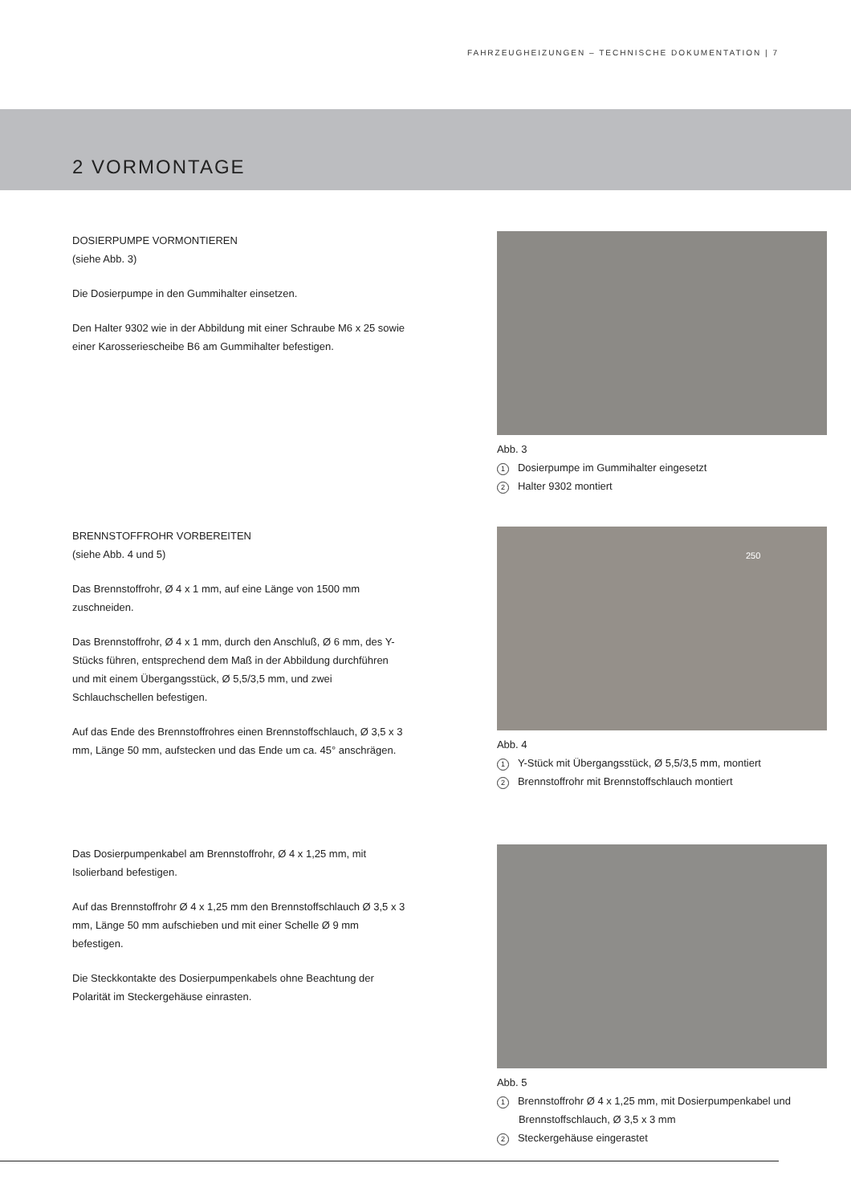FAHRZEUGHEIZUNGEN – TECHNISCHE DOKUMENTATION | 7
2 VORMONTAGE
DOSIERPUMPE VORMONTIEREN
(siehe Abb. 3)
Die Dosierpumpe in den Gummihalter einsetzen.
Den Halter 9302 wie in der Abbildung mit einer Schraube M6 x 25 sowie einer Karosseriescheibe B6 am Gummihalter befestigen.
Abb. 3
1 Dosierpumpe im Gummihalter eingesetzt
2 Halter 9302 montiert
BRENNSTOFFROHR VORBEREITEN
(siehe Abb. 4 und 5)
Das Brennstoffrohr, Ø 4 x 1 mm, auf eine Länge von 1500 mm zuschneiden.
Das Brennstoffrohr, Ø 4 x 1 mm, durch den Anschluß, Ø 6 mm, des Y-Stücks führen, entsprechend dem Maß in der Abbildung durchführen und mit einem Übergangsstück, Ø 5,5/3,5 mm, und zwei Schlauchschellen befestigen.
Auf das Ende des Brennstoffrohres einen Brennstoffschlauch, Ø 3,5 x 3 mm, Länge 50 mm, aufstecken und das Ende um ca. 45° anschrägen.
250
Abb. 4
1 Y-Stück mit Übergangsstück, Ø 5,5/3,5 mm, montiert
2 Brennstoffrohr mit Brennstoffschlauch montiert
Das Dosierpumpenkabel am Brennstoffrohr, Ø 4 x 1,25 mm, mit Isolierband befestigen.
Auf das Brennstoffrohr Ø 4 x 1,25 mm den Brennstoffschlauch Ø 3,5 x 3 mm, Länge 50 mm aufschieben und mit einer Schelle Ø 9 mm befestigen.
Die Steckkontakte des Dosierpumpenkabels ohne Beachtung der Polarität im Steckergehäuse einrasten.
Abb. 5
1 Brennstoffrohr Ø 4 x 1,25 mm, mit Dosierpumpenkabel und Brennstoffschlauch, Ø 3,5 x 3 mm
2 Steckergehäuse eingerastet